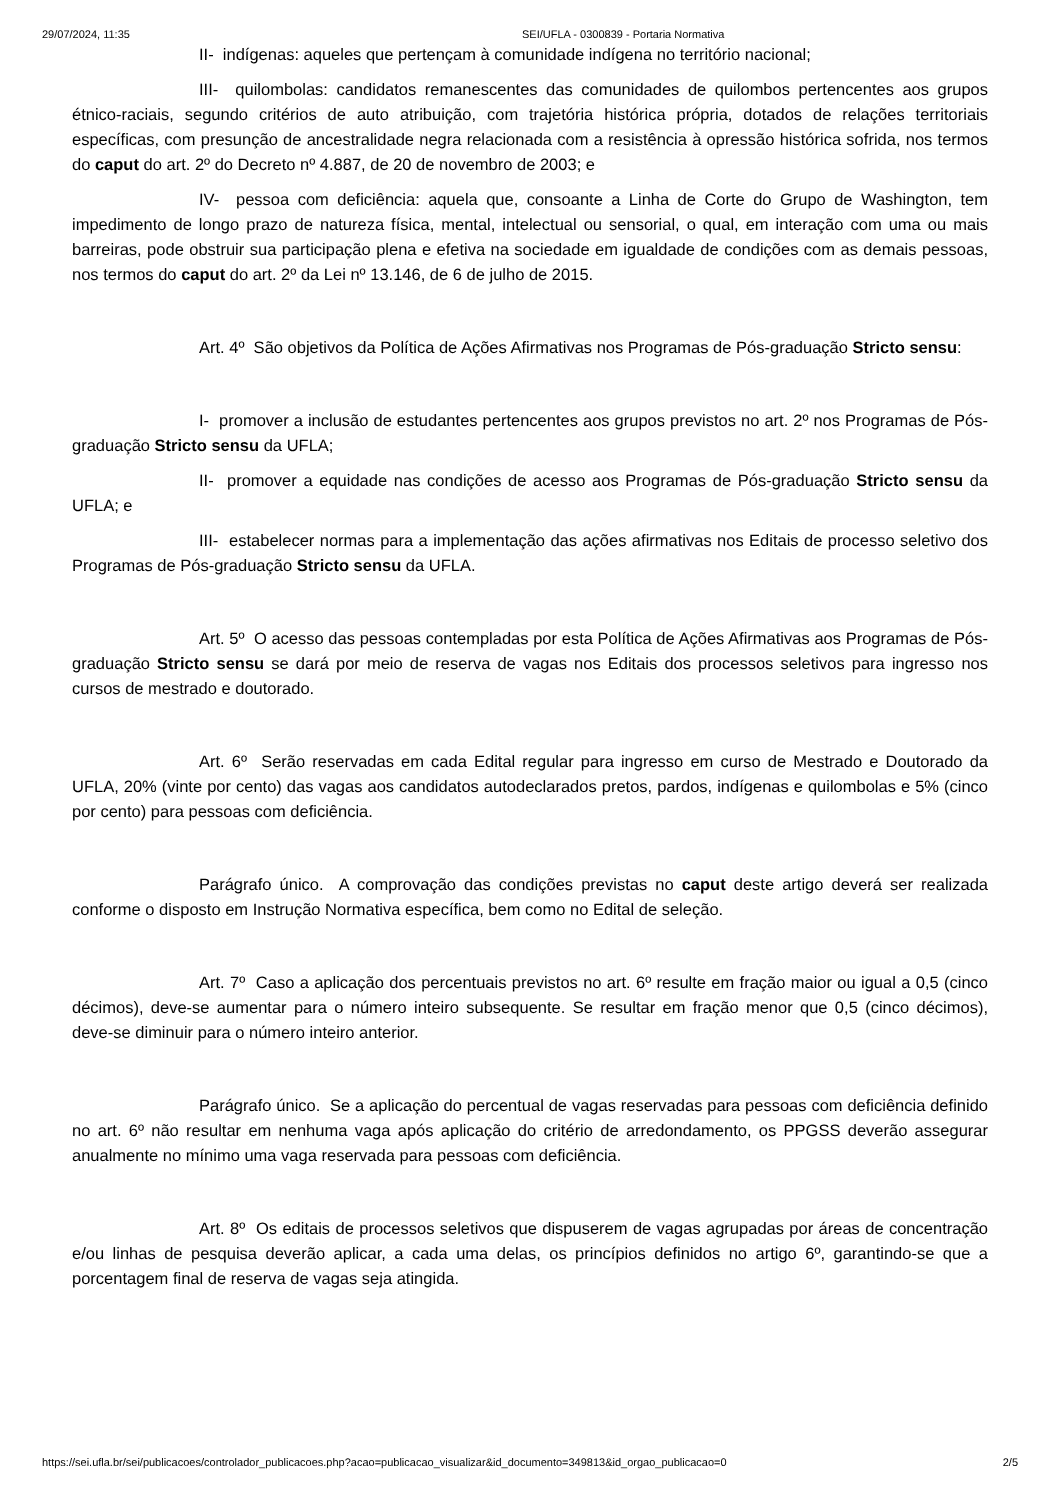29/07/2024, 11:35 SEI/UFLA - 0300839 - Portaria Normativa
II- indígenas: aqueles que pertençam à comunidade indígena no território nacional;
III- quilombolas: candidatos remanescentes das comunidades de quilombos pertencentes aos grupos étnico-raciais, segundo critérios de auto atribuição, com trajetória histórica própria, dotados de relações territoriais específicas, com presunção de ancestralidade negra relacionada com a resistência à opressão histórica sofrida, nos termos do caput do art. 2º do Decreto nº 4.887, de 20 de novembro de 2003; e
IV- pessoa com deficiência: aquela que, consoante a Linha de Corte do Grupo de Washington, tem impedimento de longo prazo de natureza física, mental, intelectual ou sensorial, o qual, em interação com uma ou mais barreiras, pode obstruir sua participação plena e efetiva na sociedade em igualdade de condições com as demais pessoas, nos termos do caput do art. 2º da Lei nº 13.146, de 6 de julho de 2015.
Art. 4º São objetivos da Política de Ações Afirmativas nos Programas de Pós-graduação Stricto sensu:
I- promover a inclusão de estudantes pertencentes aos grupos previstos no art. 2º nos Programas de Pós-graduação Stricto sensu da UFLA;
II- promover a equidade nas condições de acesso aos Programas de Pós-graduação Stricto sensu da UFLA; e
III- estabelecer normas para a implementação das ações afirmativas nos Editais de processo seletivo dos Programas de Pós-graduação Stricto sensu da UFLA.
Art. 5º O acesso das pessoas contempladas por esta Política de Ações Afirmativas aos Programas de Pós-graduação Stricto sensu se dará por meio de reserva de vagas nos Editais dos processos seletivos para ingresso nos cursos de mestrado e doutorado.
Art. 6º Serão reservadas em cada Edital regular para ingresso em curso de Mestrado e Doutorado da UFLA, 20% (vinte por cento) das vagas aos candidatos autodeclarados pretos, pardos, indígenas e quilombolas e 5% (cinco por cento) para pessoas com deficiência.
Parágrafo único. A comprovação das condições previstas no caput deste artigo deverá ser realizada conforme o disposto em Instrução Normativa específica, bem como no Edital de seleção.
Art. 7º Caso a aplicação dos percentuais previstos no art. 6º resulte em fração maior ou igual a 0,5 (cinco décimos), deve-se aumentar para o número inteiro subsequente. Se resultar em fração menor que 0,5 (cinco décimos), deve-se diminuir para o número inteiro anterior.
Parágrafo único. Se a aplicação do percentual de vagas reservadas para pessoas com deficiência definido no art. 6º não resultar em nenhuma vaga após aplicação do critério de arredondamento, os PPGSS deverão assegurar anualmente no mínimo uma vaga reservada para pessoas com deficiência.
Art. 8º Os editais de processos seletivos que dispuserem de vagas agrupadas por áreas de concentração e/ou linhas de pesquisa deverão aplicar, a cada uma delas, os princípios definidos no artigo 6º, garantindo-se que a porcentagem final de reserva de vagas seja atingida.
https://sei.ufla.br/sei/publicacoes/controlador_publicacoes.php?acao=publicacao_visualizar&id_documento=349813&id_orgao_publicacao=0 2/5